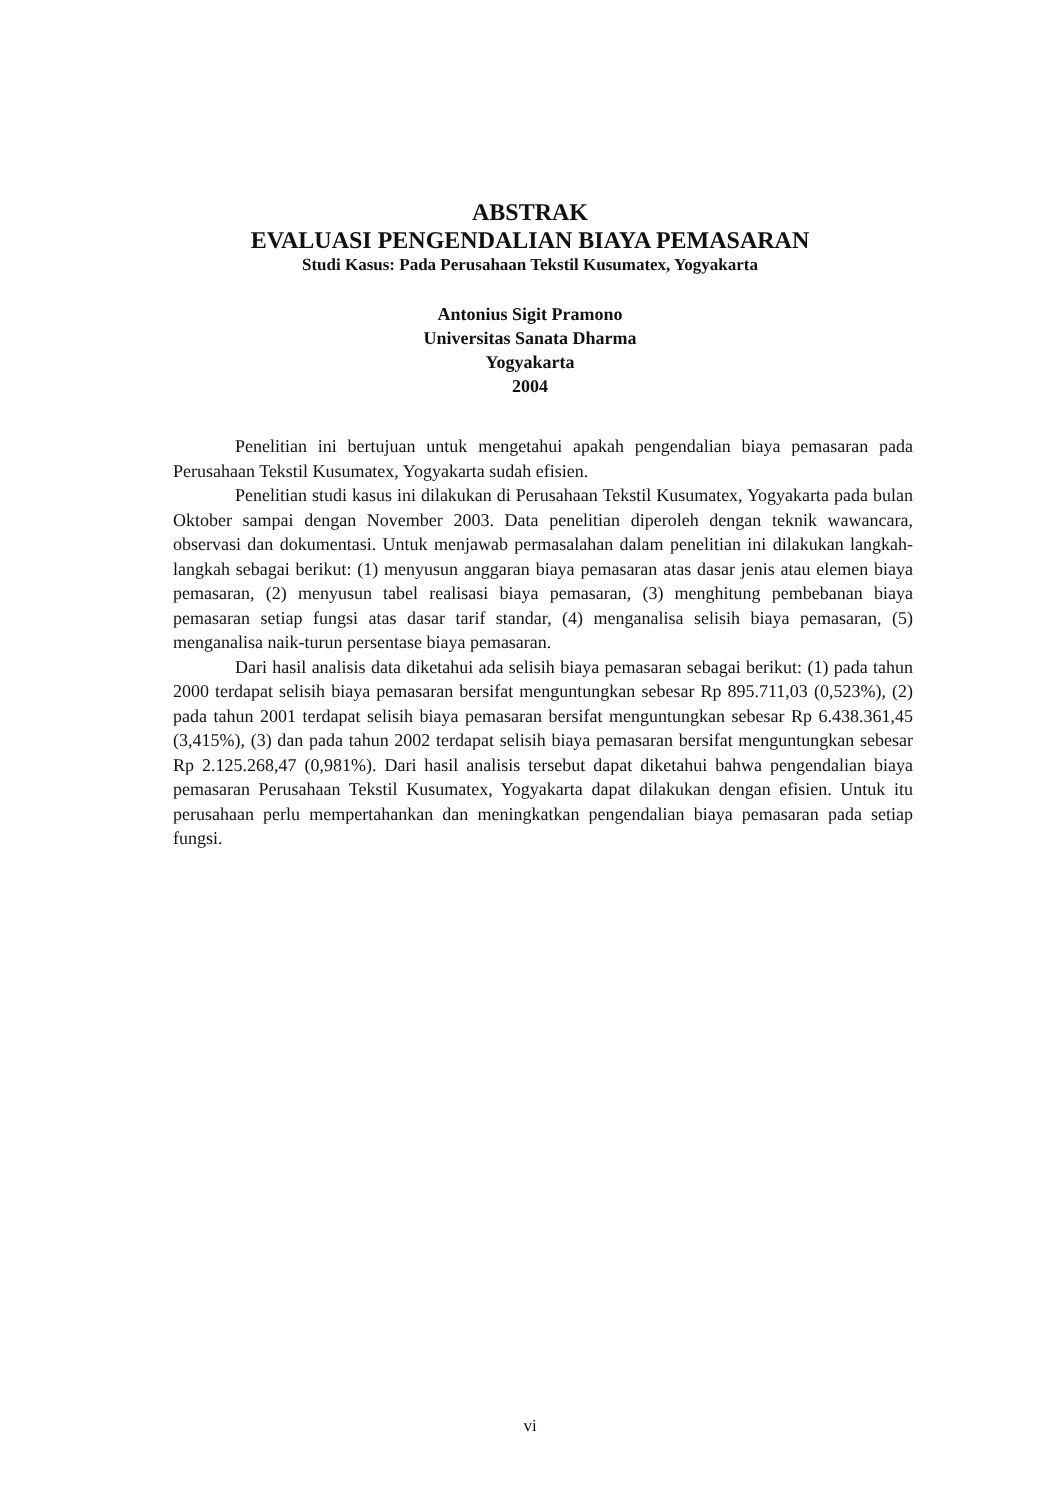ABSTRAK
EVALUASI PENGENDALIAN BIAYA PEMASARAN
Studi Kasus: Pada Perusahaan Tekstil Kusumatex, Yogyakarta
Antonius Sigit Pramono
Universitas Sanata Dharma
Yogyakarta
2004
Penelitian ini bertujuan untuk mengetahui apakah pengendalian biaya pemasaran pada Perusahaan Tekstil Kusumatex, Yogyakarta sudah efisien.
Penelitian studi kasus ini dilakukan di Perusahaan Tekstil Kusumatex, Yogyakarta pada bulan Oktober sampai dengan November 2003. Data penelitian diperoleh dengan teknik wawancara, observasi dan dokumentasi. Untuk menjawab permasalahan dalam penelitian ini dilakukan langkah-langkah sebagai berikut: (1) menyusun anggaran biaya pemasaran atas dasar jenis atau elemen biaya pemasaran, (2) menyusun tabel realisasi biaya pemasaran, (3) menghitung pembebanan biaya pemasaran setiap fungsi atas dasar tarif standar, (4) menganalisa selisih biaya pemasaran, (5) menganalisa naik-turun persentase biaya pemasaran.
Dari hasil analisis data diketahui ada selisih biaya pemasaran sebagai berikut: (1) pada tahun 2000 terdapat selisih biaya pemasaran bersifat menguntungkan sebesar Rp 895.711,03 (0,523%), (2) pada tahun 2001 terdapat selisih biaya pemasaran bersifat menguntungkan sebesar Rp 6.438.361,45 (3,415%), (3) dan pada tahun 2002 terdapat selisih biaya pemasaran bersifat menguntungkan sebesar Rp 2.125.268,47 (0,981%). Dari hasil analisis tersebut dapat diketahui bahwa pengendalian biaya pemasaran Perusahaan Tekstil Kusumatex, Yogyakarta dapat dilakukan dengan efisien. Untuk itu perusahaan perlu mempertahankan dan meningkatkan pengendalian biaya pemasaran pada setiap fungsi.
vi